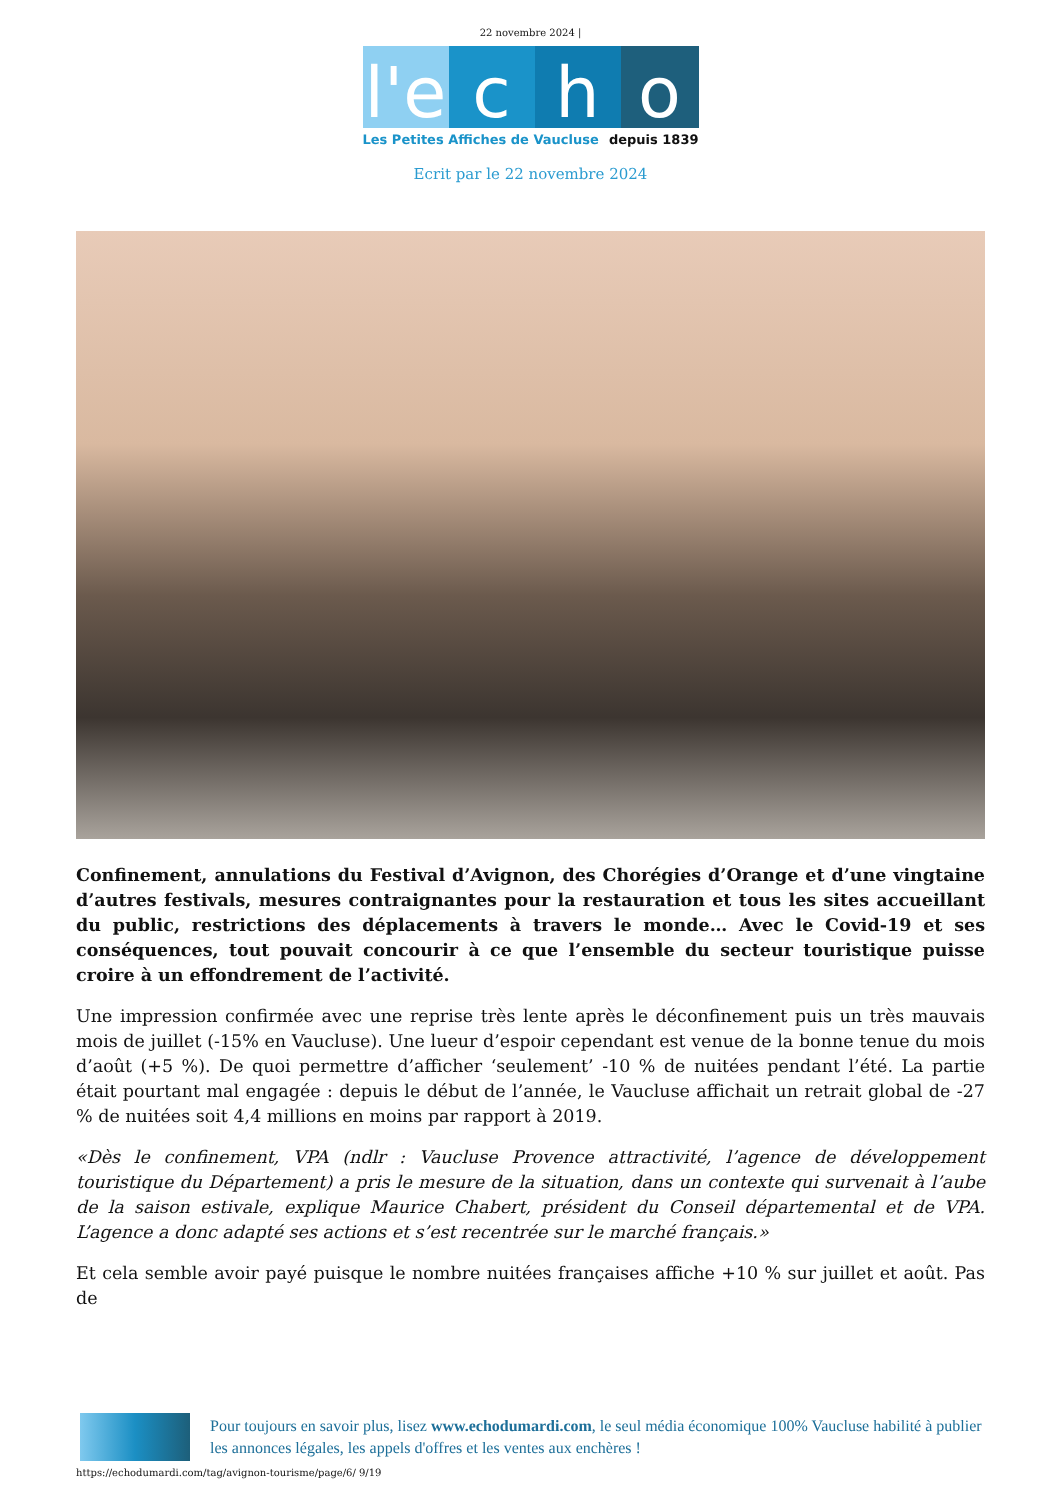22 novembre 2024 |
l'e
c h o
Les Petites Affiches de Vaucluse depuis 1839
Ecrit par le 22 novembre 2024
Confinement, annulations du Festival d’Avignon, des Chorégies d’Orange et d’une vingtaine d’autres festivals, mesures contraignantes pour la restauration et tous les sites accueillant du public, restrictions des déplacements à travers le monde… Avec le Covid-19 et ses conséquences, tout pouvait concourir à ce que l’ensemble du secteur touristique puisse croire à un effondrement de l’activité.
Une impression confirmée avec une reprise très lente après le déconfinement puis un très mauvais mois de juillet (-15% en Vaucluse). Une lueur d’espoir cependant est venue de la bonne tenue du mois d’août (+5 %). De quoi permettre d’afficher ‘seulement’ -10 % de nuitées pendant l’été. La partie était pourtant mal engagée : depuis le début de l’année, le Vaucluse affichait un retrait global de -27 % de nuitées soit 4,4 millions en moins par rapport à 2019.
«Dès le confinement, VPA (ndlr : Vaucluse Provence attractivité, l’agence de développement touristique du Département) a pris le mesure de la situation, dans un contexte qui survenait à l’aube de la saison estivale, explique Maurice Chabert, président du Conseil départemental et de VPA. L’agence a donc adapté ses actions et s’est recentrée sur le marché français.»
Et cela semble avoir payé puisque le nombre nuitées françaises affiche +10 % sur juillet et août. Pas de
Pour toujours en savoir plus, lisez www.echodumardi.com, le seul média économique 100% Vaucluse habilité à publier les annonces légales, les appels d'offres et les ventes aux enchères !
https://echodumardi.com/tag/avignon-tourisme/page/6/ 9/19